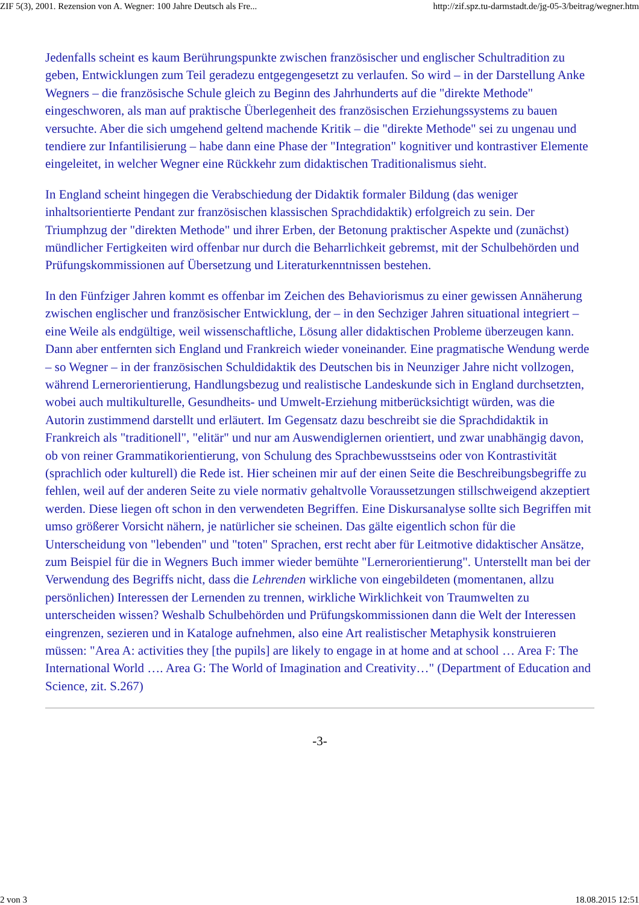ZIF 5(3), 2001. Rezension von A. Wegner: 100 Jahre Deutsch als Fre... http://zif.spz.tu-darmstadt.de/jg-05-3/beitrag/wegner.htm
Jedenfalls scheint es kaum Berührungspunkte zwischen französischer und englischer Schultradition zu geben, Entwicklungen zum Teil geradezu entgegengesetzt zu verlaufen. So wird – in der Darstellung Anke Wegners – die französische Schule gleich zu Beginn des Jahrhunderts auf die "direkte Methode" eingeschworen, als man auf praktische Überlegenheit des französischen Erziehungssystems zu bauen versuchte. Aber die sich umgehend geltend machende Kritik – die "direkte Methode" sei zu ungenau und tendiere zur Infantilisierung – habe dann eine Phase der "Integration" kognitiver und kontrastiver Elemente eingeleitet, in welcher Wegner eine Rückkehr zum didaktischen Traditionalismus sieht.
In England scheint hingegen die Verabschiedung der Didaktik formaler Bildung (das weniger inhaltsorientierte Pendant zur französischen klassischen Sprachdidaktik) erfolgreich zu sein. Der Triumphzug der "direkten Methode" und ihrer Erben, der Betonung praktischer Aspekte und (zunächst) mündlicher Fertigkeiten wird offenbar nur durch die Beharrlichkeit gebremst, mit der Schulbehörden und Prüfungskommissionen auf Übersetzung und Literaturkenntnissen bestehen.
In den Fünfziger Jahren kommt es offenbar im Zeichen des Behaviorismus zu einer gewissen Annäherung zwischen englischer und französischer Entwicklung, der – in den Sechziger Jahren situational integriert – eine Weile als endgültige, weil wissenschaftliche, Lösung aller didaktischen Probleme überzeugen kann. Dann aber entfernten sich England und Frankreich wieder voneinander. Eine pragmatische Wendung werde – so Wegner – in der französischen Schuldidaktik des Deutschen bis in Neunziger Jahre nicht vollzogen, während Lernerorientierung, Handlungsbezug und realistische Landeskunde sich in England durchsetzten, wobei auch multikulturelle, Gesundheits- und Umwelt-Erziehung mitberücksichtigt würden, was die Autorin zustimmend darstellt und erläutert. Im Gegensatz dazu beschreibt sie die Sprachdidaktik in Frankreich als "traditionell", "elitär" und nur am Auswendiglernen orientiert, und zwar unabhängig davon, ob von reiner Grammatikorientierung, von Schulung des Sprachbewusstseins oder von Kontrastivität (sprachlich oder kulturell) die Rede ist. Hier scheinen mir auf der einen Seite die Beschreibungsbegriffe zu fehlen, weil auf der anderen Seite zu viele normativ gehaltvolle Voraussetzungen stillschweigend akzeptiert werden. Diese liegen oft schon in den verwendeten Begriffen. Eine Diskursanalyse sollte sich Begriffen mit umso größerer Vorsicht nähern, je natürlicher sie scheinen. Das gälte eigentlich schon für die Unterscheidung von "lebenden" und "toten" Sprachen, erst recht aber für Leitmotive didaktischer Ansätze, zum Beispiel für die in Wegners Buch immer wieder bemühte "Lernerorientierung". Unterstellt man bei der Verwendung des Begriffs nicht, dass die Lehrenden wirkliche von eingebildeten (momentanen, allzu persönlichen) Interessen der Lernenden zu trennen, wirkliche Wirklichkeit von Traumwelten zu unterscheiden wissen? Weshalb Schulbehörden und Prüfungskommissionen dann die Welt der Interessen eingrenzen, sezieren und in Kataloge aufnehmen, also eine Art realistischer Metaphysik konstruieren müssen: "Area A: activities they [the pupils] are likely to engage in at home and at school … Area F: The International World …. Area G: The World of Imagination and Creativity…" (Department of Education and Science, zit. S.267)
-3-
2 von 3 18.08.2015 12:51